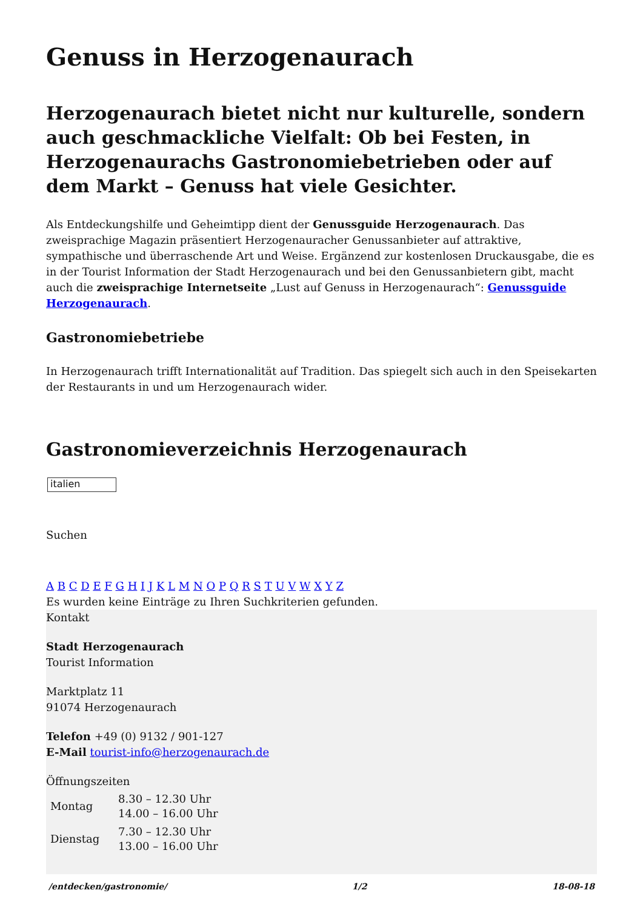Genuss in Herzogenaurach
Herzogenaurach bietet nicht nur kulturelle, sondern auch geschmackliche Vielfalt: Ob bei Festen, in Herzogenaurachs Gastronomiebetrieben oder auf dem Markt – Genuss hat viele Gesichter.
Als Entdeckungshilfe und Geheimtipp dient der Genussguide Herzogenaurach. Das zweisprachige Magazin präsentiert Herzogenauracher Genussanbieter auf attraktive, sympathische und überraschende Art und Weise. Ergänzend zur kostenlosen Druckausgabe, die es in der Tourist Information der Stadt Herzogenaurach und bei den Genussanbietern gibt, macht auch die zweisprachige Internetseite „Lust auf Genuss in Herzogenaurach“: Genussguide Herzogenaurach.
Gastronomiebetriebe
In Herzogenaurach trifft Internationalität auf Tradition. Das spiegelt sich auch in den Speisekarten der Restaurants in und um Herzogenaurach wider.
Gastronomieverzeichnis Herzogenaurach
italien
Suchen
A B C D E F G H I J K L M N O P Q R S T U V W X Y Z
Es wurden keine Einträge zu Ihren Suchkriterien gefunden.
Kontakt
Stadt Herzogenaurach
Tourist Information
Marktplatz 11
91074 Herzogenaurach
Telefon +49 (0) 9132 / 901-127
E-Mail tourist-info@herzogenaurach.de
Öffnungszeiten
| Montag | 8.30 – 12.30 Uhr 14.00 – 16.00 Uhr |
| Dienstag | 7.30 – 12.30 Uhr 13.00 – 16.00 Uhr |
/entdecken/gastronomie/ 1/2 18-08-18